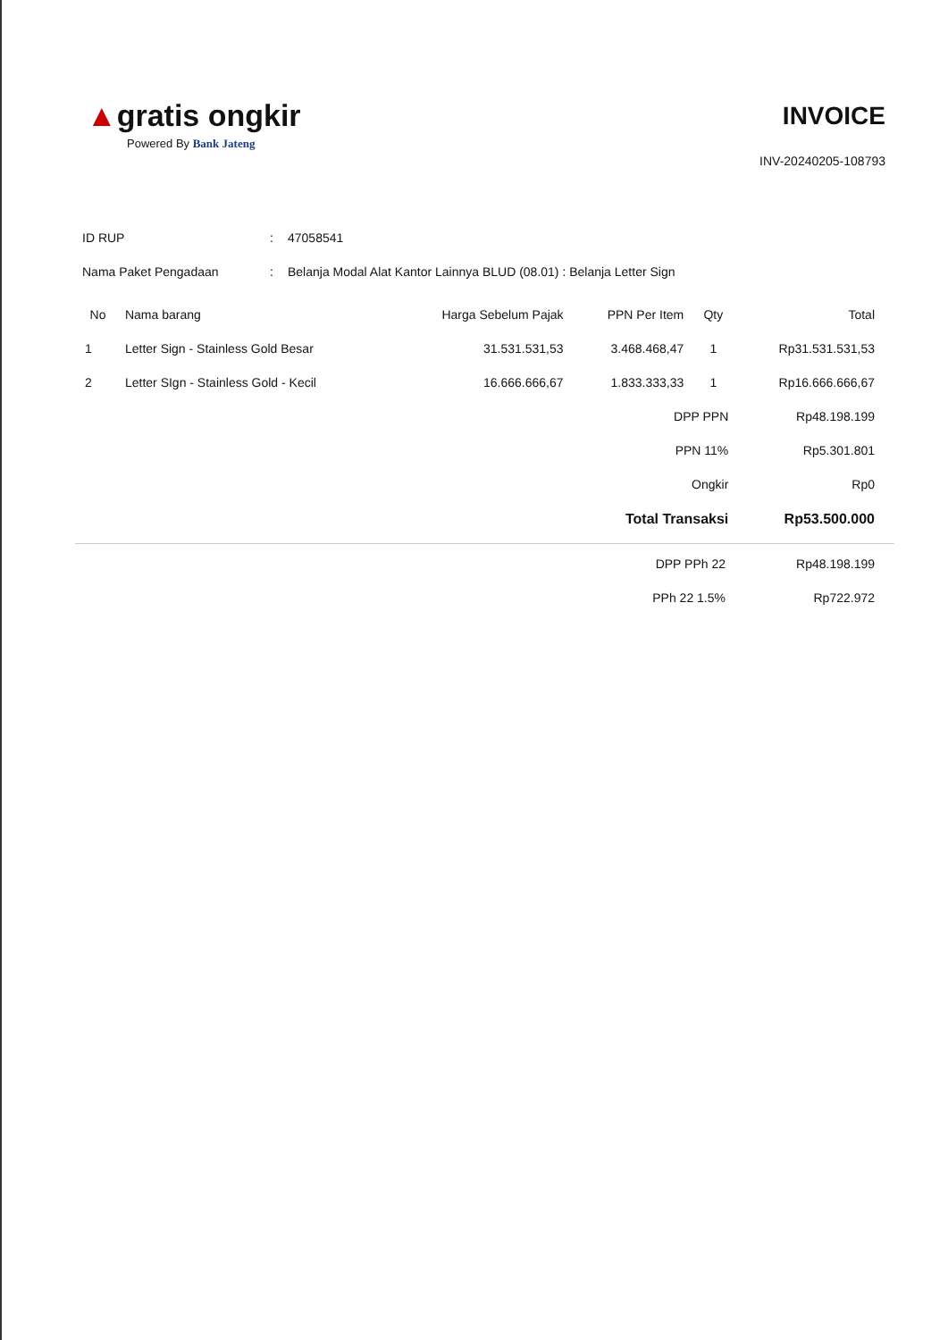▲gratis ongkir
Powered By Bank Jateng
INVOICE
INV-20240205-108793
ID RUP: 47058541
Nama Paket Pengadaan: Belanja Modal Alat Kantor Lainnya BLUD (08.01) : Belanja Letter Sign
| No | Nama barang | Harga Sebelum Pajak | PPN Per Item | Qty | Total |
| --- | --- | --- | --- | --- | --- |
| 1 | Letter Sign - Stainless Gold Besar | 31.531.531,53 | 3.468.468,47 | 1 | Rp31.531.531,53 |
| 2 | Letter SIgn - Stainless Gold - Kecil | 16.666.666,67 | 1.833.333,33 | 1 | Rp16.666.666,67 |
| | | | DPP PPN | | Rp48.198.199 |
| | | | PPN 11% | | Rp5.301.801 |
| | | | Ongkir | | Rp0 |
| | | | Total Transaksi | | Rp53.500.000 |
| | DPP PPh 22 | Rp48.198.199 |
| | PPh 22 1.5% | Rp722.972 |